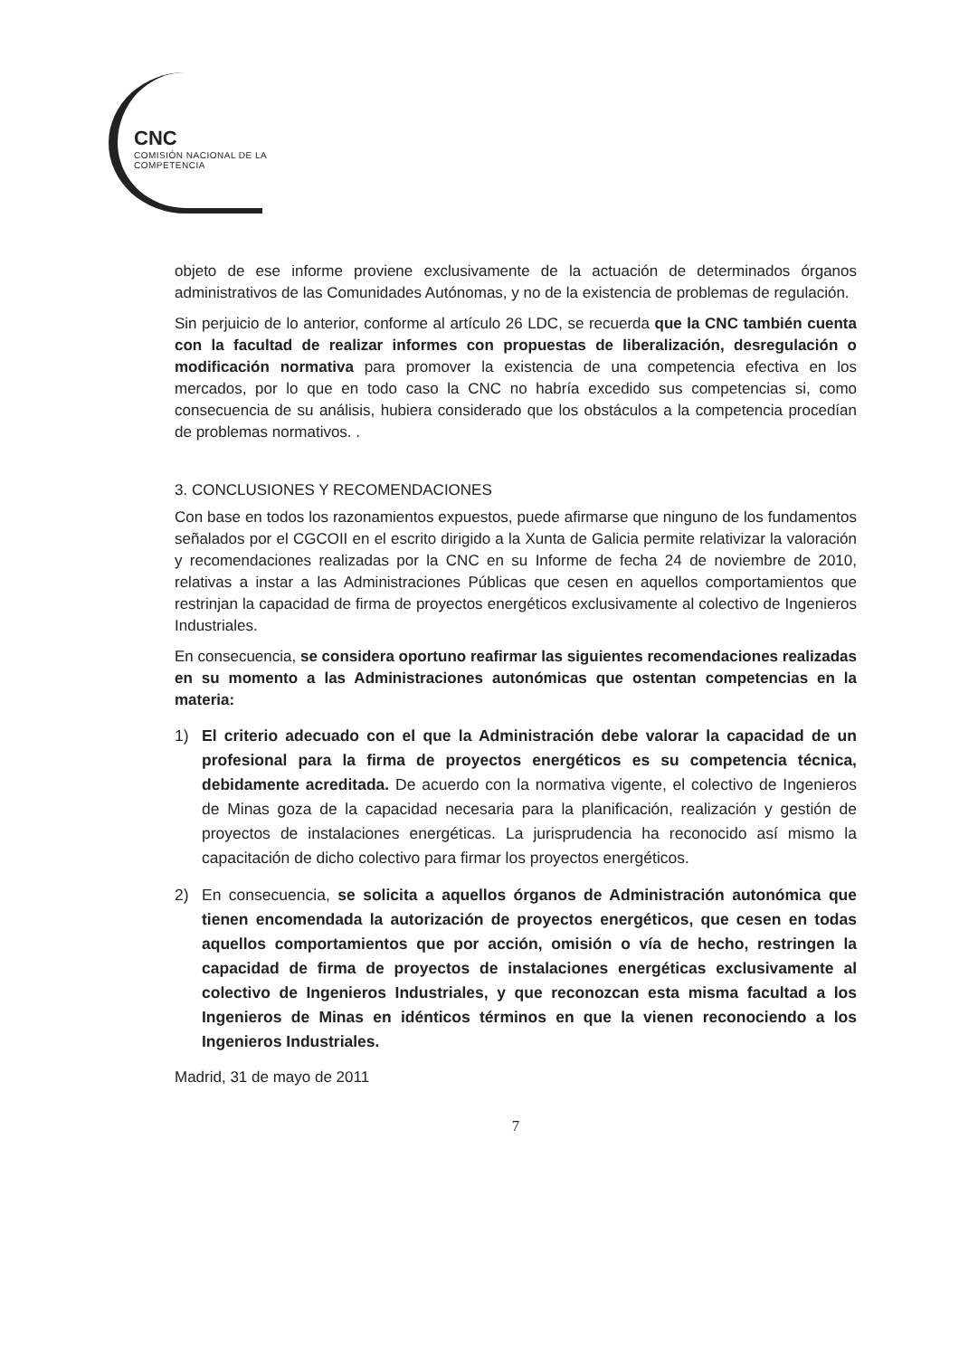CNC
COMISIÓN NACIONAL DE LA COMPETENCIA
objeto de ese informe proviene exclusivamente de la actuación de determinados órganos administrativos de las Comunidades Autónomas, y no de la existencia de problemas de regulación.
Sin perjuicio de lo anterior, conforme al artículo 26 LDC, se recuerda que la CNC también cuenta con la facultad de realizar informes con propuestas de liberalización, desregulación o modificación normativa para promover la existencia de una competencia efectiva en los mercados, por lo que en todo caso la CNC no habría excedido sus competencias si, como consecuencia de su análisis, hubiera considerado que los obstáculos a la competencia procedían de problemas normativos. .
3. CONCLUSIONES Y RECOMENDACIONES
Con base en todos los razonamientos expuestos, puede afirmarse que ninguno de los fundamentos señalados por el CGCOII en el escrito dirigido a la Xunta de Galicia permite relativizar la valoración y recomendaciones realizadas por la CNC en su Informe de fecha 24 de noviembre de 2010, relativas a instar a las Administraciones Públicas que cesen en aquellos comportamientos que restrinjan la capacidad de firma de proyectos energéticos exclusivamente al colectivo de Ingenieros Industriales.
En consecuencia, se considera oportuno reafirmar las siguientes recomendaciones realizadas en su momento a las Administraciones autonómicas que ostentan competencias en la materia:
1) El criterio adecuado con el que la Administración debe valorar la capacidad de un profesional para la firma de proyectos energéticos es su competencia técnica, debidamente acreditada. De acuerdo con la normativa vigente, el colectivo de Ingenieros de Minas goza de la capacidad necesaria para la planificación, realización y gestión de proyectos de instalaciones energéticas. La jurisprudencia ha reconocido así mismo la capacitación de dicho colectivo para firmar los proyectos energéticos.
2) En consecuencia, se solicita a aquellos órganos de Administración autonómica que tienen encomendada la autorización de proyectos energéticos, que cesen en todas aquellos comportamientos que por acción, omisión o vía de hecho, restringen la capacidad de firma de proyectos de instalaciones energéticas exclusivamente al colectivo de Ingenieros Industriales, y que reconozcan esta misma facultad a los Ingenieros de Minas en idénticos términos en que la vienen reconociendo a los Ingenieros Industriales.
Madrid, 31 de mayo de 2011
7